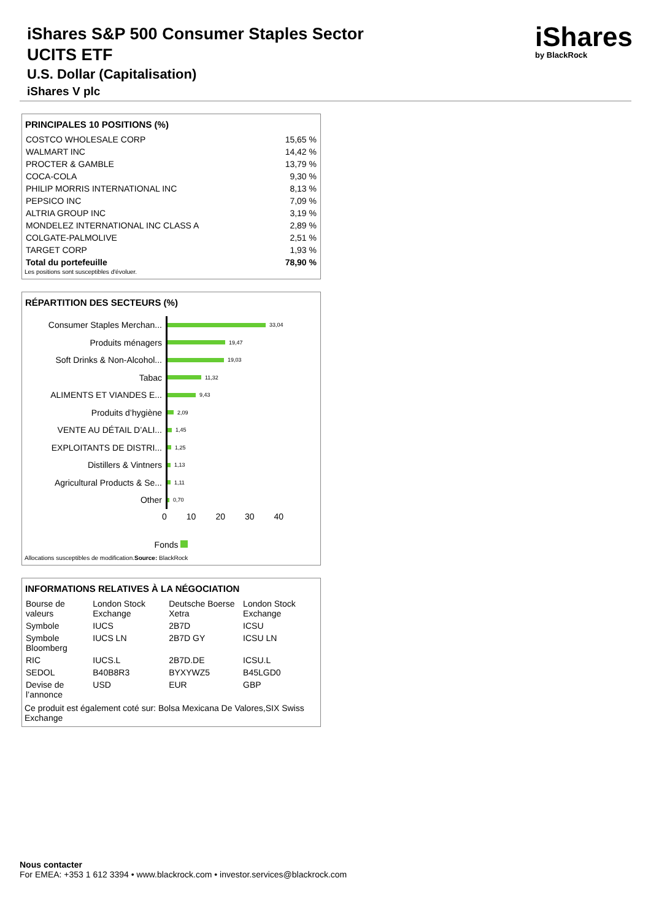iShares S&P 500 Consumer Staples Sector
UCITS ETF
U.S. Dollar (Capitalisation)
iShares V plc
iShares
by BlackRock
PRINCIPALES 10 POSITIONS (%)
| COSTCO WHOLESALE CORP | 15,65 % |
| WALMART INC | 14,42 % |
| PROCTER & GAMBLE | 13,79 % |
| COCA-COLA | 9,30 % |
| PHILIP MORRIS INTERNATIONAL INC | 8,13 % |
| PEPSICO INC | 7,09 % |
| ALTRIA GROUP INC | 3,19 % |
| MONDELEZ INTERNATIONAL INC CLASS A | 2,89 % |
| COLGATE-PALMOLIVE | 2,51 % |
| TARGET CORP | 1,93 % |
| Total du portefeuille | 78,90 % |
Les positions sont susceptibles d'évoluer.
RÉPARTITION DES SECTEURS (%)
Consumer Staples Merchan...
33,04
Produits ménagers
19,47
Soft Drinks & Non-Alcohol...
19,03
Tabac
11,32
ALIMENTS ET VIANDES E...
9,43
Produits d’hygiène
2,09
VENTE AU DÉTAIL D’ALI...
1,45
EXPLOITANTS DE DISTRI...
1,25
Distillers & Vintners
1,13
Agricultural Products & Se...
1,11
Other
0,70
0 10 20 30 40
Fonds
Allocations susceptibles de modification.Source: BlackRock
INFORMATIONS RELATIVES À LA NÉGOCIATION
| Bourse de valeurs | London Stock Exchange | Deutsche Boerse Xetra | London Stock Exchange |
| Symbole | IUCS | 2B7D | ICSU |
| Symbole Bloomberg | IUCS LN | 2B7D GY | ICSU LN |
| RIC | IUCS.L | 2B7D.DE | ICSU.L |
| SEDOL | B40B8R3 | BYXYWZ5 | B45LGD0 |
| Devise de l’annonce | USD | EUR | GBP |
Ce produit est également coté sur: Bolsa Mexicana De Valores,SIX Swiss Exchange
Nous contacter
For EMEA: +353 1 612 3394 • www.blackrock.com • investor.services@blackrock.com